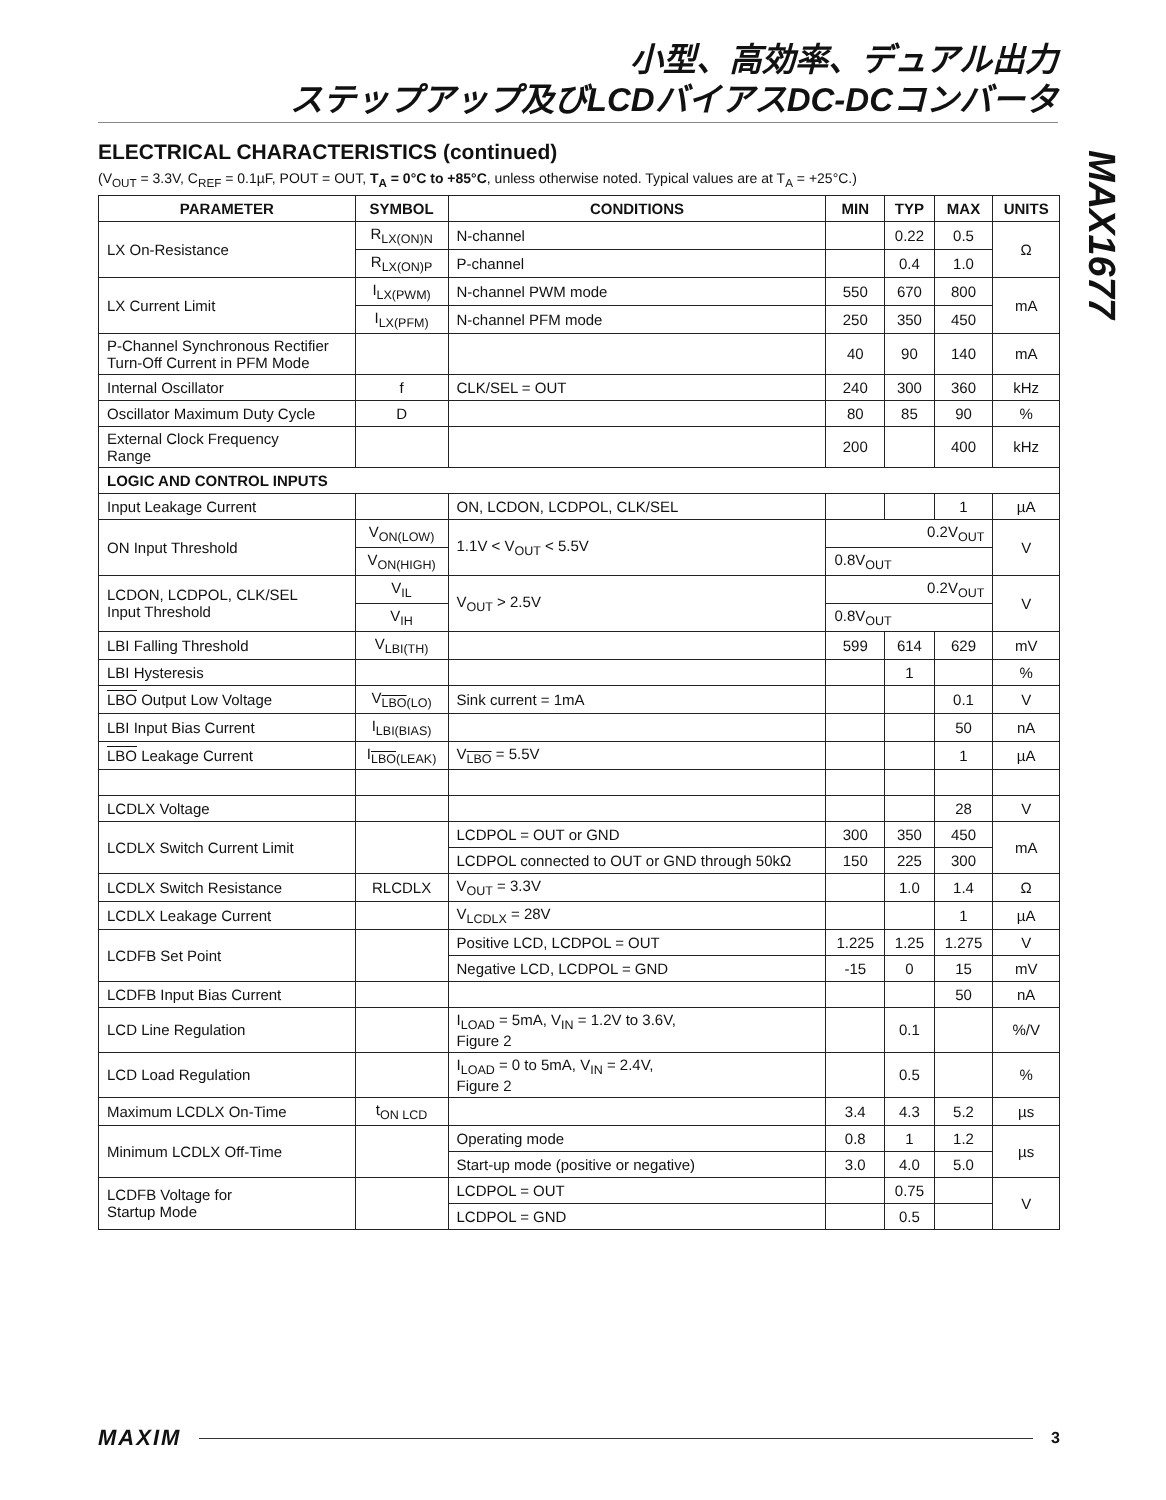小型、高効率、デュアル出力
ステップアップ及びLCDバイアスDC-DCコンバータ
MAX1677
ELECTRICAL CHARACTERISTICS (continued)
(V<sub>OUT</sub> = 3.3V, C<sub>REF</sub> = 0.1µF, POUT = OUT, T<sub>A</sub> = 0°C to +85°C, unless otherwise noted. Typical values are at T<sub>A</sub> = +25°C.)
| PARAMETER | SYMBOL | CONDITIONS | MIN | TYP | MAX | UNITS |
| --- | --- | --- | --- | --- | --- | --- |
| LX On-Resistance | R<sub>LX(ON)N</sub> | N-channel | | 0.22 | 0.5 | Ω |
| | R<sub>LX(ON)P</sub> | P-channel | | 0.4 | 1.0 | |
| LX Current Limit | I<sub>LX(PWM)</sub> | N-channel PWM mode | 550 | 670 | 800 | mA |
| | I<sub>LX(PFM)</sub> | N-channel PFM mode | 250 | 350 | 450 | |
| P-Channel Synchronous Rectifier Turn-Off Current in PFM Mode | | | 40 | 90 | 140 | mA |
| Internal Oscillator | f | CLK/SEL = OUT | 240 | 300 | 360 | kHz |
| Oscillator Maximum Duty Cycle | D | | 80 | 85 | 90 | % |
| External Clock Frequency Range | | | 200 | | 400 | kHz |
| LOGIC AND CONTROL INPUTS | | | | | | |
| Input Leakage Current | | ON, LCDON, LCDPOL, CLK/SEL | | | 1 | µA |
| ON Input Threshold | V<sub>ON(LOW)</sub> | 1.1V < V<sub>OUT</sub> < 5.5V | 0.2V<sub>OUT</sub> | | | V |
| | V<sub>ON(HIGH)</sub> | | 0.8V<sub>OUT</sub> | | | |
| LCDON, LCDPOL, CLK/SEL Input Threshold | V<sub>IL</sub> | V<sub>OUT</sub> > 2.5V | 0.2V<sub>OUT</sub> | | | V |
| | V<sub>IH</sub> | | 0.8V<sub>OUT</sub> | | | |
| LBI Falling Threshold | V<sub>LBI(TH)</sub> | | 599 | 614 | 629 | mV |
| LBI Hysteresis | | | | 1 | | % |
| LBO Output Low Voltage | V<sub>LBO(LO)</sub> | Sink current = 1mA | | | 0.1 | V |
| LBI Input Bias Current | I<sub>LBI(BIAS)</sub> | | | | 50 | nA |
| LBO Leakage Current | I<sub>LBO(LEAK)</sub> | V<sub>LBO</sub> = 5.5V | | | 1 | µA |
| LCDLX Voltage | | | | | 28 | V |
| LCDLX Switch Current Limit | | LCDPOL = OUT or GND | 300 | 350 | 450 | mA |
| | | LCDPOL connected to OUT or GND through 50kΩ | 150 | 225 | 300 | |
| LCDLX Switch Resistance | RLCDLX | V<sub>OUT</sub> = 3.3V | | 1.0 | 1.4 | Ω |
| LCDLX Leakage Current | | V<sub>LCDLX</sub> = 28V | | | 1 | µA |
| LCDFB Set Point | | Positive LCD, LCDPOL = OUT | 1.225 | 1.25 | 1.275 | V |
| | | Negative LCD, LCDPOL = GND | -15 | 0 | 15 | mV |
| LCDFB Input Bias Current | | | | | 50 | nA |
| LCD Line Regulation | | I<sub>LOAD</sub> = 5mA, V<sub>IN</sub> = 1.2V to 3.6V, Figure 2 | | 0.1 | | %/V |
| LCD Load Regulation | | I<sub>LOAD</sub> = 0 to 5mA, V<sub>IN</sub> = 2.4V, Figure 2 | | 0.5 | | % |
| Maximum LCDLX On-Time | t<sub>ON LCD</sub> | | 3.4 | 4.3 | 5.2 | µs |
| Minimum LCDLX Off-Time | | Operating mode | 0.8 | 1 | 1.2 | µs |
| | | Start-up mode (positive or negative) | 3.0 | 4.0 | 5.0 | |
| LCDFB Voltage for Startup Mode | | LCDPOL = OUT | | 0.75 | | V |
| | | LCDPOL = GND | | 0.5 | | |
MAXIM 3